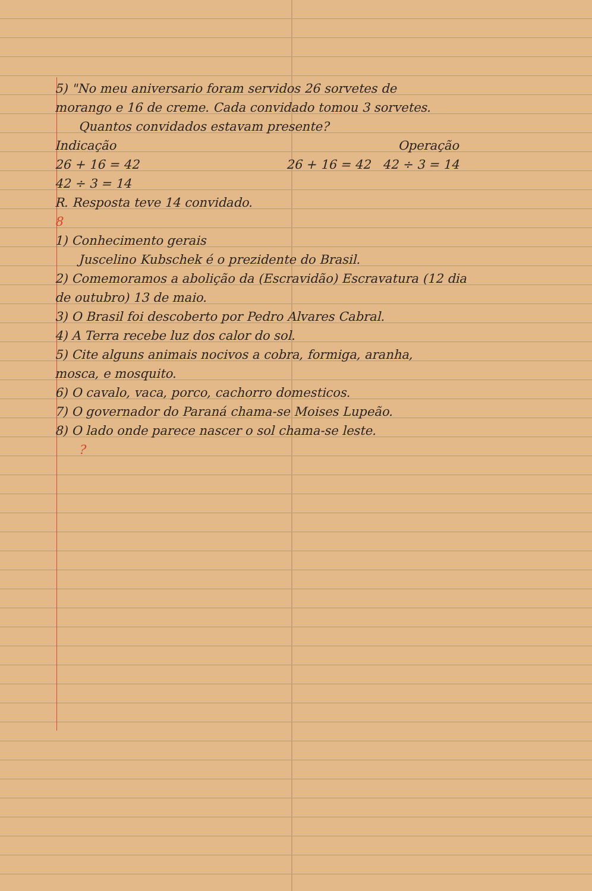5) "No meu aniversario foram servidos 26 sorvetes de
morango e 16 de creme. Cada convidado tomou 3 sorvetes.
Quantos convidados estavam presente?
Indicação Operação
26 + 16 = 42 26 + 16 = 42 42 ÷ 3 = 14
42 ÷ 3 = 14
R. Resposta teve 14 convidado.
8
1) Conhecimento gerais
Juscelino Kubschek é o prezidente do Brasil.
2) Comemoramos a abolição da (Escravidão) Escravatura (12 dia
de outubro) 13 de maio.
3) O Brasil foi descoberto por Pedro Alvares Cabral.
4) A Terra recebe luz dos calor do sol.
5) Cite alguns animais nocivos a cobra, formiga, aranha,
mosca, e mosquito.
6) O cavalo, vaca, porco, cachorro domesticos.
7) O governador do Paraná chama-se Moises Lupeão.
8) O lado onde parece nascer o sol chama-se leste.
?